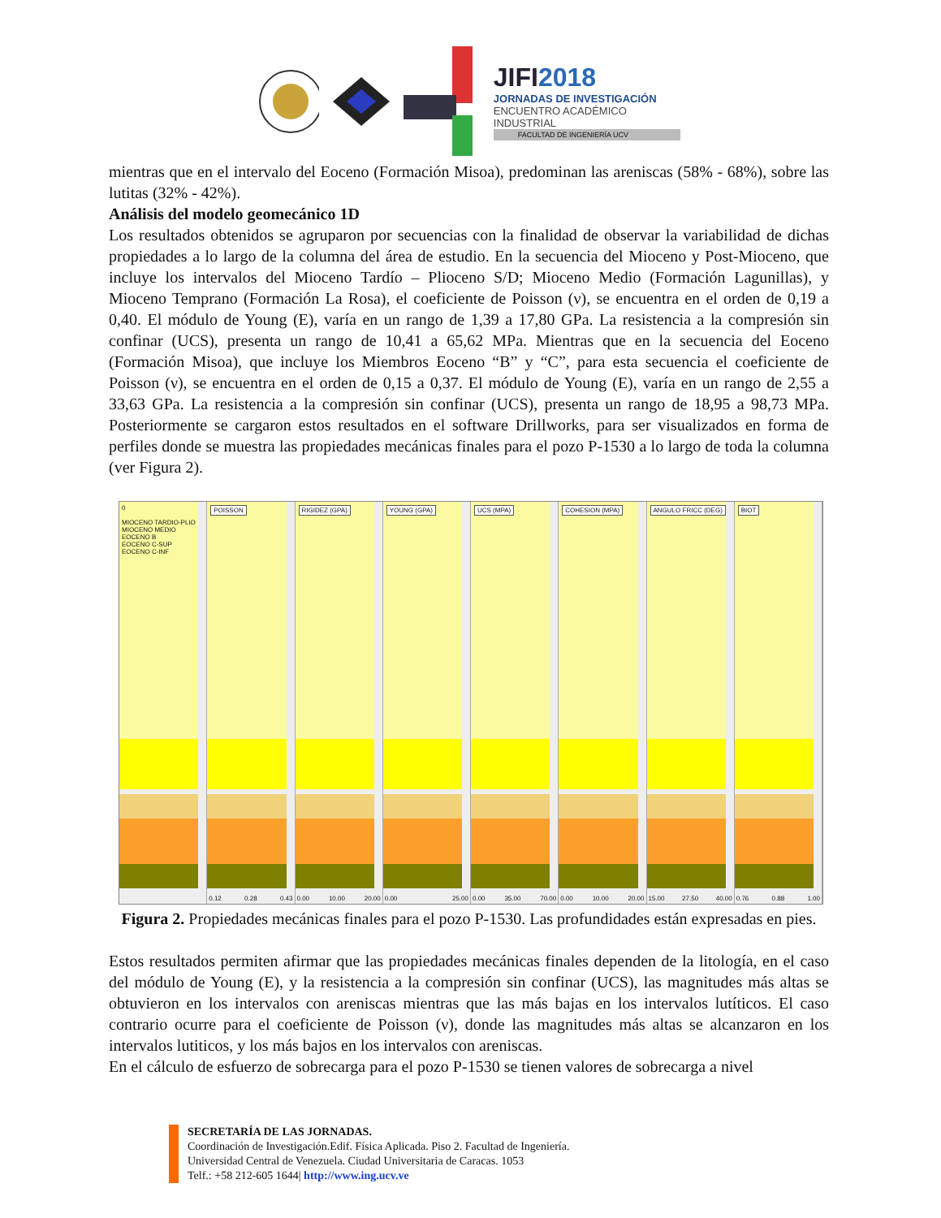JIFI2018
JORNADAS DE INVESTIGACIÓN
ENCUENTRO ACADÉMICO INDUSTRIAL
FACULTAD DE INGENIERÍA UCV
mientras que en el intervalo del Eoceno (Formación Misoa), predominan las areniscas (58% - 68%), sobre las lutitas (32% - 42%).
Análisis del modelo geomecánico 1D
Los resultados obtenidos se agruparon por secuencias con la finalidad de observar la variabilidad de dichas propiedades a lo largo de la columna del área de estudio. En la secuencia del Mioceno y Post-Mioceno, que incluye los intervalos del Mioceno Tardío – Plioceno S/D; Mioceno Medio (Formación Lagunillas), y Mioceno Temprano (Formación La Rosa), el coeficiente de Poisson (ν), se encuentra en el orden de 0,19 a 0,40. El módulo de Young (E), varía en un rango de 1,39 a 17,80 GPa. La resistencia a la compresión sin confinar (UCS), presenta un rango de 10,41 a 65,62 MPa. Mientras que en la secuencia del Eoceno (Formación Misoa), que incluye los Miembros Eoceno “B” y “C”, para esta secuencia el coeficiente de Poisson (ν), se encuentra en el orden de 0,15 a 0,37. El módulo de Young (E), varía en un rango de 2,55 a 33,63 GPa. La resistencia a la compresión sin confinar (UCS), presenta un rango de 18,95 a 98,73 MPa. Posteriormente se cargaron estos resultados en el software Drillworks, para ser visualizados en forma de perfiles donde se muestra las propiedades mecánicas finales para el pozo P-1530 a lo largo de toda la columna (ver Figura 2).
0
MIOCENO TARDIO-PLIO
MIOCENO MEDIO
EOCENO B
EOCENO C-SUP
EOCENO C-INF
POISSON
0.12 0.28 0.43
RIGIDEZ (GPA)
0.00 10.00 20.00
YOUNG (GPA)
0.00 25.00
UCS (MPA)
0.00 35.00 70.00
COHESION (MPA)
0.00 10.00 20.00
ANGULO FRICC (DEG)
15.00 27.50 40.00
BIOT
0.76 0.88 1.00
Figura 2. Propiedades mecánicas finales para el pozo P-1530. Las profundidades están expresadas en pies.
Estos resultados permiten afirmar que las propiedades mecánicas finales dependen de la litología, en el caso del módulo de Young (E), y la resistencia a la compresión sin confinar (UCS), las magnitudes más altas se obtuvieron en los intervalos con areniscas mientras que las más bajas en los intervalos lutíticos. El caso contrario ocurre para el coeficiente de Poisson (ν), donde las magnitudes más altas se alcanzaron en los intervalos lutiticos, y los más bajos en los intervalos con areniscas.
En el cálculo de esfuerzo de sobrecarga para el pozo P-1530 se tienen valores de sobrecarga a nivel
SECRETARÍA DE LAS JORNADAS.
Coordinación de Investigación.Edif. Física Aplicada. Piso 2. Facultad de Ingeniería.
Universidad Central de Venezuela. Ciudad Universitaria de Caracas. 1053
Telf.: +58 212-605 1644| http://www.ing.ucv.ve